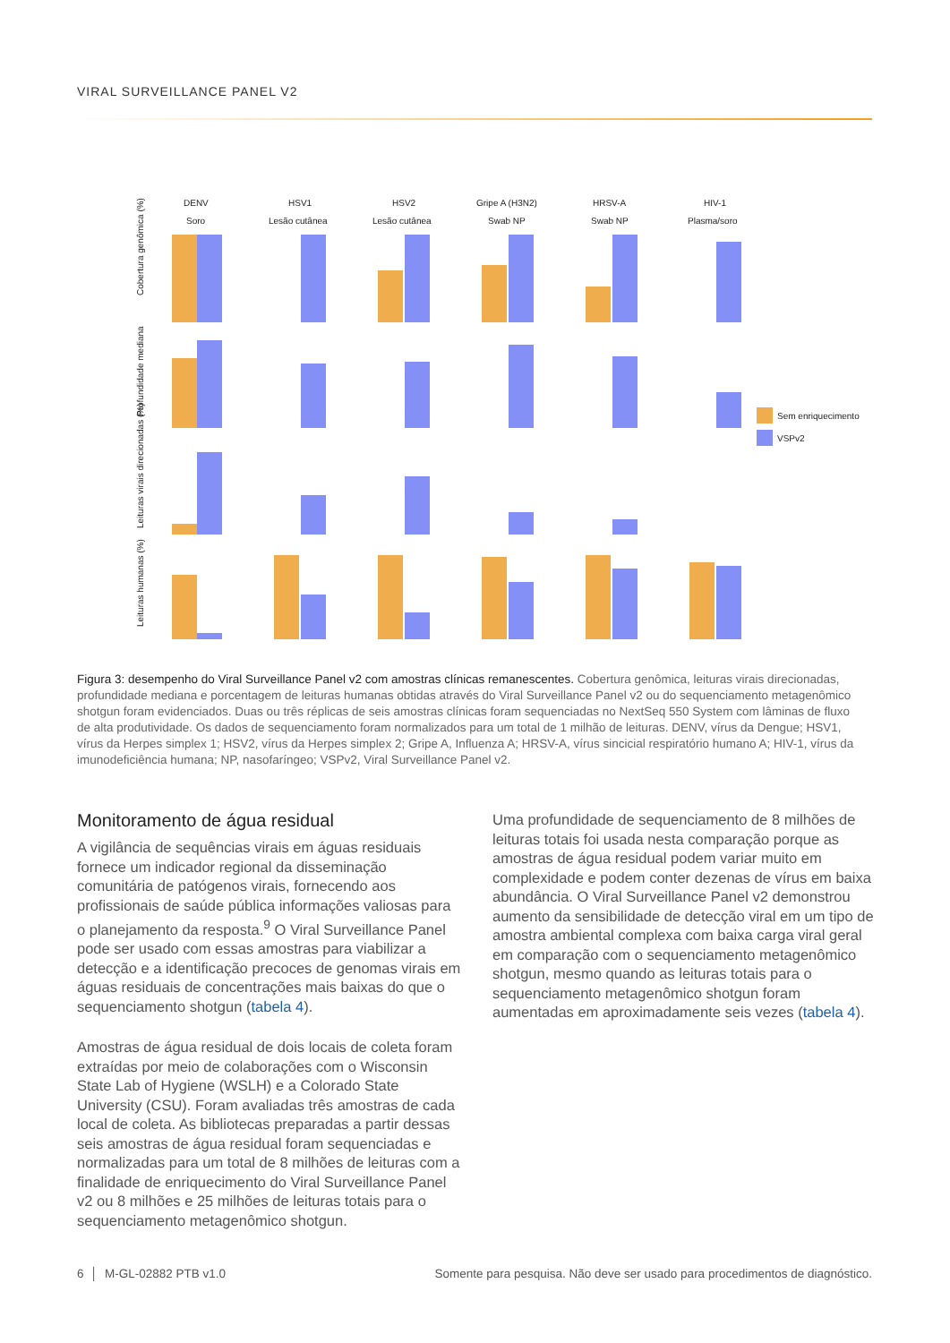VIRAL SURVEILLANCE PANEL V2
DENV
Soro
HSV1
Lesão cutânea
HSV2
Lesão cutânea
Gripe A (H3N2)
Swab NP
HRSV-A
Swab NP
HIV-1
Plasma/soro
Cobertura genômica (%)
Profundidade mediana
Leituras virais direcionadas (%)
Leituras humanas (%)
Sem enriquecimento
VSPv2
Figura 3: desempenho do Viral Surveillance Panel v2 com amostras clínicas remanescentes. Cobertura genômica, leituras virais direcionadas, profundidade mediana e porcentagem de leituras humanas obtidas através do Viral Surveillance Panel v2 ou do sequenciamento metagenômico shotgun foram evidenciados. Duas ou três réplicas de seis amostras clínicas foram sequenciadas no NextSeq 550 System com lâminas de fluxo de alta produtividade. Os dados de sequenciamento foram normalizados para um total de 1 milhão de leituras. DENV, vírus da Dengue; HSV1, vírus da Herpes simplex 1; HSV2, vírus da Herpes simplex 2; Gripe A, Influenza A; HRSV-A, vírus sincicial respiratório humano A; HIV-1, vírus da imunodeficiência humana; NP, nasofaríngeo; VSPv2, Viral Surveillance Panel v2.
Monitoramento de água residual
A vigilância de sequências virais em águas residuais fornece um indicador regional da disseminação comunitária de patógenos virais, fornecendo aos profissionais de saúde pública informações valiosas para o planejamento da resposta.<sup>9</sup> O Viral Surveillance Panel pode ser usado com essas amostras para viabilizar a detecção e a identificação precoces de genomas virais em águas residuais de concentrações mais baixas do que o sequenciamento shotgun (tabela 4).
Amostras de água residual de dois locais de coleta foram extraídas por meio de colaborações com o Wisconsin State Lab of Hygiene (WSLH) e a Colorado State University (CSU). Foram avaliadas três amostras de cada local de coleta. As bibliotecas preparadas a partir dessas seis amostras de água residual foram sequenciadas e normalizadas para um total de 8 milhões de leituras com a finalidade de enriquecimento do Viral Surveillance Panel v2 ou 8 milhões e 25 milhões de leituras totais para o sequenciamento metagenômico shotgun.
Uma profundidade de sequenciamento de 8 milhões de leituras totais foi usada nesta comparação porque as amostras de água residual podem variar muito em complexidade e podem conter dezenas de vírus em baixa abundância. O Viral Surveillance Panel v2 demonstrou aumento da sensibilidade de detecção viral em um tipo de amostra ambiental complexa com baixa carga viral geral em comparação com o sequenciamento metagenômico shotgun, mesmo quando as leituras totais para o sequenciamento metagenômico shotgun foram aumentadas em aproximadamente seis vezes (tabela 4).
6 │ M-GL-02882 PTB v1.0 Somente para pesquisa. Não deve ser usado para procedimentos de diagnóstico.